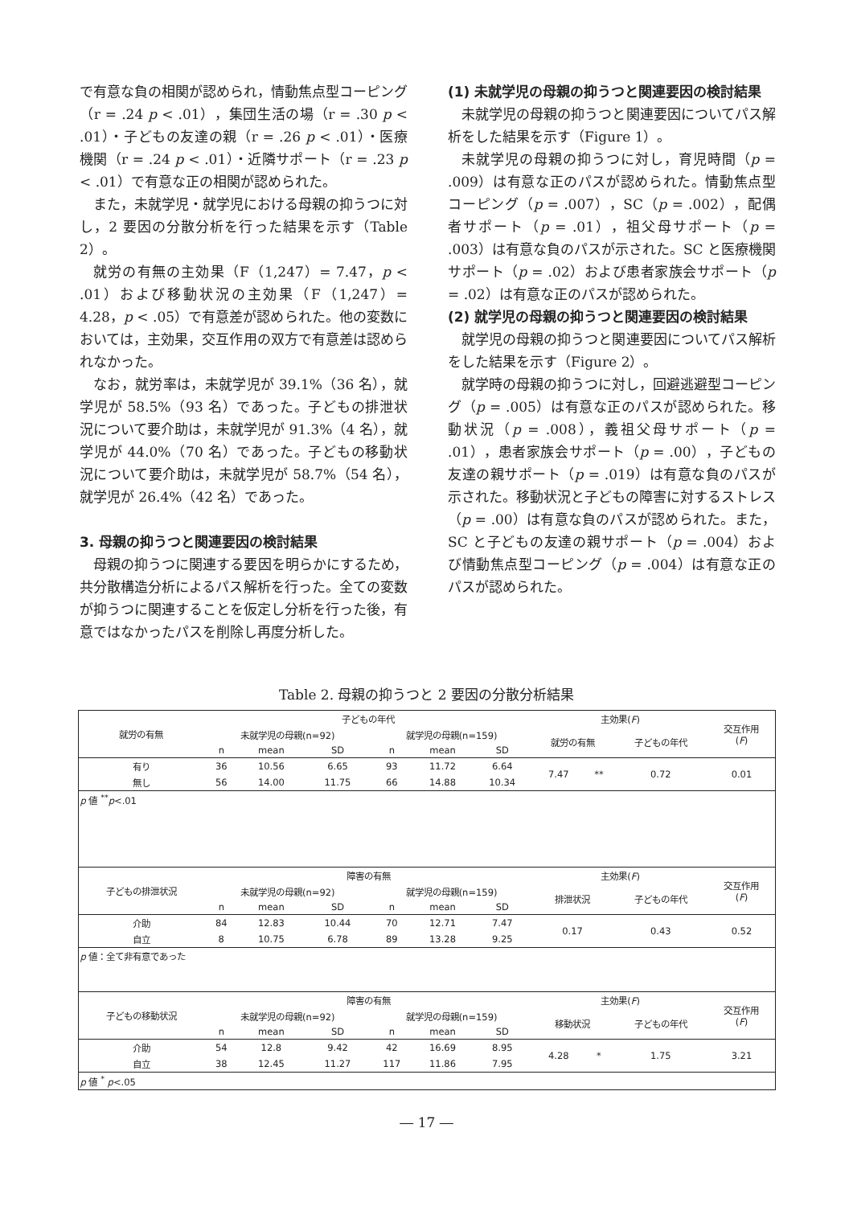で有意な負の相関が認められ，情動焦点型コーピング（r = .24 p < .01），集団生活の場（r = .30 p < .01）・子どもの友達の親（r = .26 p < .01）・医療機関（r = .24 p < .01）・近隣サポート（r = .23 p < .01）で有意な正の相関が認められた。
また，未就学児・就学児における母親の抑うつに対し，2 要因の分散分析を行った結果を示す（Table 2）。
就労の有無の主効果（F（1,247）= 7.47，p < .01）および移動状況の主効果（F（1,247）= 4.28，p < .05）で有意差が認められた。他の変数においては，主効果，交互作用の双方で有意差は認められなかった。
なお，就労率は，未就学児が 39.1%（36 名），就学児が 58.5%（93 名）であった。子どもの排泄状況について要介助は，未就学児が 91.3%（4 名），就学児が 44.0%（70 名）であった。子どもの移動状況について要介助は，未就学児が 58.7%（54 名），就学児が 26.4%（42 名）であった。
3. 母親の抑うつと関連要因の検討結果
母親の抑うつに関連する要因を明らかにするため，共分散構造分析によるパス解析を行った。全ての変数が抑うつに関連することを仮定し分析を行った後，有意ではなかったパスを削除し再度分析した。
(1) 未就学児の母親の抑うつと関連要因の検討結果
未就学児の母親の抑うつと関連要因についてパス解析をした結果を示す（Figure 1）。
未就学児の母親の抑うつに対し，育児時間（p = .009）は有意な正のパスが認められた。情動焦点型コーピング（p = .007），SC（p = .002），配偶者サポート（p = .01），祖父母サポート（p = .003）は有意な負のパスが示された。SC と医療機関サポート（p = .02）および患者家族会サポート（p = .02）は有意な正のパスが認められた。
(2) 就学児の母親の抑うつと関連要因の検討結果
就学児の母親の抑うつと関連要因についてパス解析をした結果を示す（Figure 2）。
就学時の母親の抑うつに対し，回避逃避型コーピング（p = .005）は有意な正のパスが認められた。移動状況（p = .008），義祖父母サポート（p = .01），患者家族会サポート（p = .00），子どもの友達の親サポート（p = .019）は有意な負のパスが示された。移動状況と子どもの障害に対するストレス（p = .00）は有意な負のパスが認められた。また，SC と子どもの友達の親サポート（p = .004）および情動焦点型コーピング（p = .004）は有意な正のパスが認められた。
Table 2. 母親の抑うつと 2 要因の分散分析結果
| 就労の有無 | 子どもの年代 | | | | | | 主効果( F ) | | | 交互作用 ( F ) |
| --- | --- | --- | --- | --- | --- | --- | --- | --- | --- | --- |
| | 未就学児の母親(n=92) | | | 就学児の母親(n=159) | | | 就労の有無 | | 子どもの年代 | |
| | n | mean | SD | n | mean | SD | | | | |
| 有り | 36 | 10.56 | 6.65 | 93 | 11.72 | 6.64 | 7.47 | ** | 0.72 | 0.01 |
| 無し | 56 | 14.00 | 11.75 | 66 | 14.88 | 10.34 | | | | |
| p 値 <sup>**</sup> p <.01 | | | | | | | | | | |
| 子どもの排泄状況 | 障害の有無 | | | | | | 主効果( F ) | | | 交互作用 ( F ) |
| | 未就学児の母親(n=92) | | | 就学児の母親(n=159) | | | 排泄状況 | | 子どもの年代 | |
| | n | mean | SD | n | mean | SD | | | | |
| 介助 | 84 | 12.83 | 10.44 | 70 | 12.71 | 7.47 | 0.17 | | 0.43 | 0.52 |
| 自立 | 8 | 10.75 | 6.78 | 89 | 13.28 | 9.25 | | | | |
| p 値：全て非有意であった | | | | | | | | | | |
| 子どもの移動状況 | 障害の有無 | | | | | | 主効果( F ) | | | 交互作用 ( F ) |
| | 未就学児の母親(n=92) | | | 就学児の母親(n=159) | | | 移動状況 | | 子どもの年代 | |
| | n | mean | SD | n | mean | SD | | | | |
| 介助 | 54 | 12.8 | 9.42 | 42 | 16.69 | 8.95 | 4.28 | * | 1.75 | 3.21 |
| 自立 | 38 | 12.45 | 11.27 | 117 | 11.86 | 7.95 | | | | |
| p 値 <sup>*</sup> p <.05 | | | | | | | | | | |
― 17 ―